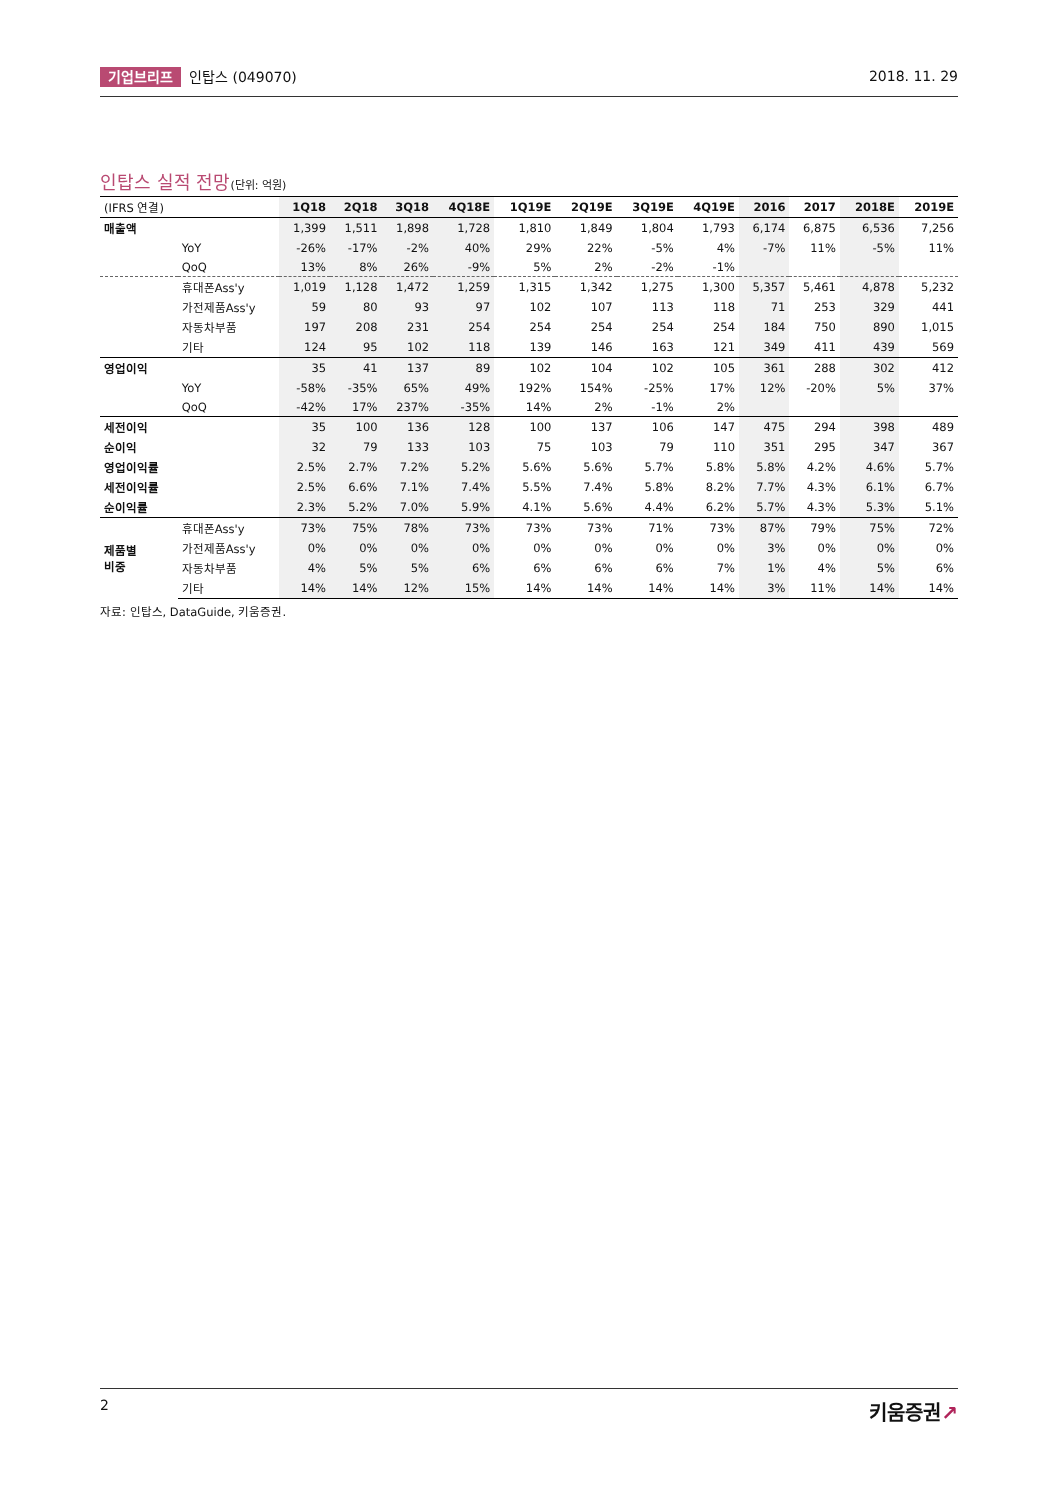기업브리프 인탑스 (049070) 2018. 11. 29
인탑스 실적 전망(단위: 억원)
| (IFRS 연결) | | 1Q18 | 2Q18 | 3Q18 | 4Q18E | 1Q19E | 2Q19E | 3Q19E | 4Q19E | 2016 | 2017 | 2018E | 2019E |
| --- | --- | --- | --- | --- | --- | --- | --- | --- | --- | --- | --- | --- | --- |
| 매출액 | | 1,399 | 1,511 | 1,898 | 1,728 | 1,810 | 1,849 | 1,804 | 1,793 | 6,174 | 6,875 | 6,536 | 7,256 |
| | YoY | -26% | -17% | -2% | 40% | 29% | 22% | -5% | 4% | -7% | 11% | -5% | 11% |
| | QoQ | 13% | 8% | 26% | -9% | 5% | 2% | -2% | -1% | | | | |
| | 휴대폰Ass'y | 1,019 | 1,128 | 1,472 | 1,259 | 1,315 | 1,342 | 1,275 | 1,300 | 5,357 | 5,461 | 4,878 | 5,232 |
| | 가전제품Ass'y | 59 | 80 | 93 | 97 | 102 | 107 | 113 | 118 | 71 | 253 | 329 | 441 |
| | 자동차부품 | 197 | 208 | 231 | 254 | 254 | 254 | 254 | 254 | 184 | 750 | 890 | 1,015 |
| | 기타 | 124 | 95 | 102 | 118 | 139 | 146 | 163 | 121 | 349 | 411 | 439 | 569 |
| 영업이익 | | 35 | 41 | 137 | 89 | 102 | 104 | 102 | 105 | 361 | 288 | 302 | 412 |
| | YoY | -58% | -35% | 65% | 49% | 192% | 154% | -25% | 17% | 12% | -20% | 5% | 37% |
| | QoQ | -42% | 17% | 237% | -35% | 14% | 2% | -1% | 2% | | | | |
| 세전이익 | | 35 | 100 | 136 | 128 | 100 | 137 | 106 | 147 | 475 | 294 | 398 | 489 |
| 순이익 | | 32 | 79 | 133 | 103 | 75 | 103 | 79 | 110 | 351 | 295 | 347 | 367 |
| 영업이익률 | | 2.5% | 2.7% | 7.2% | 5.2% | 5.6% | 5.6% | 5.7% | 5.8% | 5.8% | 4.2% | 4.6% | 5.7% |
| 세전이익률 | | 2.5% | 6.6% | 7.1% | 7.4% | 5.5% | 7.4% | 5.8% | 8.2% | 7.7% | 4.3% | 6.1% | 6.7% |
| 순이익률 | | 2.3% | 5.2% | 7.0% | 5.9% | 4.1% | 5.6% | 4.4% | 6.2% | 5.7% | 4.3% | 5.3% | 5.1% |
| 제품별 비중 | 휴대폰Ass'y | 73% | 75% | 78% | 73% | 73% | 73% | 71% | 73% | 87% | 79% | 75% | 72% |
| | 가전제품Ass'y | 0% | 0% | 0% | 0% | 0% | 0% | 0% | 0% | 3% | 0% | 0% | 0% |
| | 자동차부품 | 4% | 5% | 5% | 6% | 6% | 6% | 6% | 7% | 1% | 4% | 5% | 6% |
| | 기타 | 14% | 14% | 12% | 15% | 14% | 14% | 14% | 14% | 3% | 11% | 14% | 14% |
자료: 인탑스, DataGuide, 키움증권.
2
키움증권↗